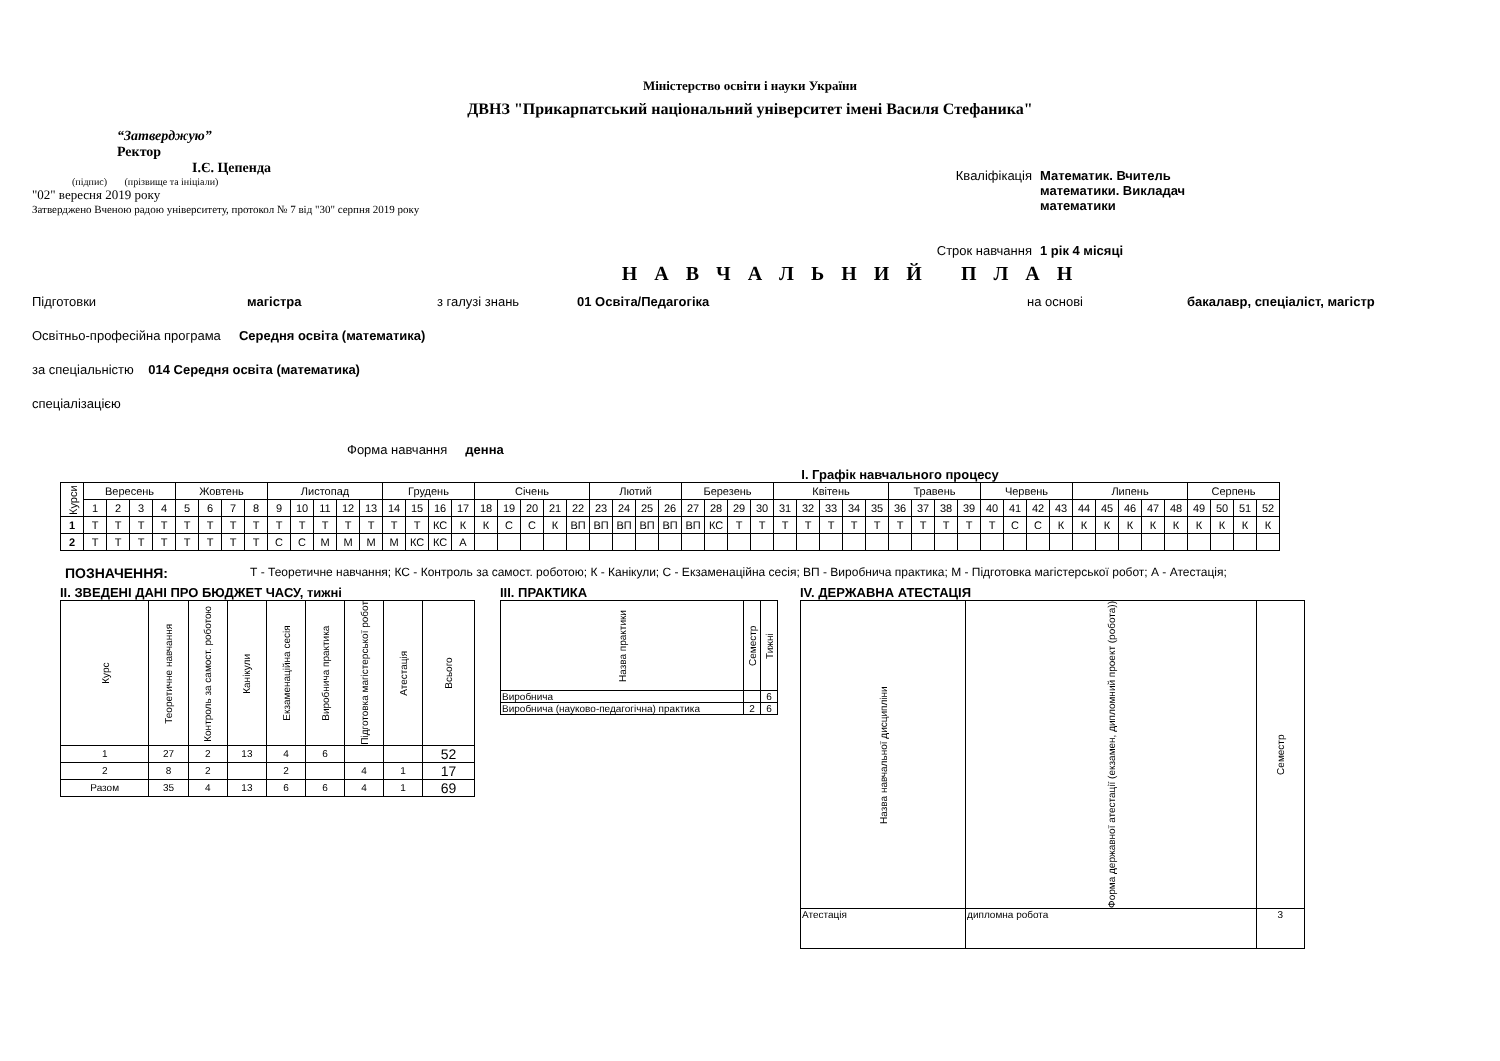Міністерство освіти і науки України
ДВНЗ "Прикарпатський національний університет імені Василя Стефаника"
“Затверджую”
Ректор
І.Є. Цепенда
(підпис) (прізвище та ініціали)
"02" вересня 2019 року
Затверджено Вченою радою університету, протокол № 7 від "30" серпня 2019 року
Кваліфікація Математик. Вчитель
математики. Викладач
математики
Строк навчання 1 рік 4 місяці
Н А В Ч А Л Ь Н И Й П Л А Н
Підготовки магістра з галузі знань 01 Освіта/Педагогіка на основі бакалавр, спеціаліст, магістр
Освітньо-професійна програма Середня освіта (математика)
за спеціальністю 014 Середня освіта (математика)
спеціалізацією
Форма навчання денна
І. Графік навчального процесу
| Курси | Вересень | | | | Жовтень | | | | Листопад | | | | | Грудень | | | | Січень | | | | | Лютий | | | | Березень | | | | Квітень | | | | | Травень | | | | Червень | | | | Липень | | | | | Серпень | | | |
| --- | --- | --- | --- | --- | --- | --- | --- | --- | --- | --- | --- | --- | --- | --- | --- | --- | --- | --- | --- | --- | --- | --- | --- | --- | --- | --- | --- | --- | --- | --- | --- | --- | --- | --- | --- | --- | --- | --- | --- | --- | --- | --- | --- | --- | --- | --- | --- | --- | --- | --- | --- | --- |
| | 1 | 2 | 3 | 4 | 5 | 6 | 7 | 8 | 9 | 10 | 11 | 12 | 13 | 14 | 15 | 16 | 17 | 18 | 19 | 20 | 21 | 22 | 23 | 24 | 25 | 26 | 27 | 28 | 29 | 30 | 31 | 32 | 33 | 34 | 35 | 36 | 37 | 38 | 39 | 40 | 41 | 42 | 43 | 44 | 45 | 46 | 47 | 48 | 49 | 50 | 51 | 52 |
| 1 | Т | Т | Т | Т | Т | Т | Т | Т | Т | Т | Т | Т | Т | Т | Т | КС | К | К | С | С | К | ВП | ВП | ВП | ВП | ВП | ВП | КС | Т | Т | Т | Т | Т | Т | Т | Т | Т | Т | Т | Т | С | С | К | К | К | К | К | К | К | К | К | К |
| 2 | Т | Т | Т | Т | Т | Т | Т | Т | С | С | М | М | М | М | КС | КС | А | | | | | | | | | | | | | | | | | | | | | | | | | | | | | | | | | | | |
ПОЗНАЧЕННЯ: Т - Теоретичне навчання; КС - Контроль за самост. роботою; К - Канікули; С - Екзаменаційна сесія; ВП - Виробнича практика; М - Підготовка магістерської робот; А - Атестація;
ІІ. ЗВЕДЕНІ ДАНІ ПРО БЮДЖЕТ ЧАСУ, тижні
| Курс | Теоретичне навчання | Контроль за самост. роботою | Канікули | Екзаменаційна сесія | Виробнича практика | Підготовка магістерської робот | Атестація | Всього |
| --- | --- | --- | --- | --- | --- | --- | --- | --- |
| 1 | 27 | 2 | 13 | 4 | 6 | | | 52 |
| 2 | 8 | 2 | | 2 | | 4 | 1 | 17 |
| Разом | 35 | 4 | 13 | 6 | 6 | 4 | 1 | 69 |
ІІІ. ПРАКТИКА
| Назва практики | Семестр | Тижні |
| --- | --- | --- |
| Виробнича | | 6 |
| Виробнича (науково-педагогічна) практика | 2 | 6 |
ІV. ДЕРЖАВНА АТЕСТАЦІЯ
| Назва навчальної дисципліни | Форма державної атестації (екзамен, дипломний проект (робота)) | Семестр |
| --- | --- | --- |
| Атестація | дипломна робота | 3 |